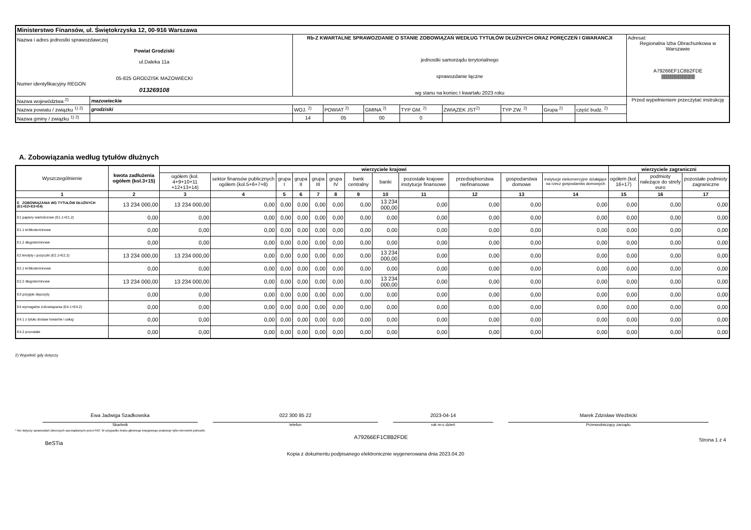| Ministerstwo Finansów, ul. Świętokrzyska 12, 00-916 Warszawa | | | | | | | | | | |
| Nazwa i adres jednostki sprawozdawczej Powiat Grodziski ul.Daleka 11a 05-825 GRODZISK MAZOWIECKI Numer identyfikacyjny REGON 013269108 | | Rb-Z KWARTALNE SPRAWOZDANIE O STANIE ZOBOWIĄZAŃ WEDŁUG TYTUŁÓW DŁUŻNYCH ORAZ PORĘCZEŃ I GWARANCJI jednostki samorządu terytorialnego sprawozdanie łączne wg stanu na koniec I kwartału 2023 roku | | | | | | | | Adresat: Regionalna Izba Obrachunkowa w Warszawie A79266EF1C8B2FDE ////////////////////////////////////////// |
| Nazwa województwa <sup>2)</sup> | mazowieckie | | | | | | | | | Przed wypełnieniem przeczytać instrukcję |
| Nazwa powiatu / związku <sup>1) 2)</sup> | grodziski | WOJ. <sup>2)</sup> | POWIAT <sup>2)</sup> | GMINA <sup>2)</sup> | TYP GM. <sup>2)</sup> | ZWIĄZEK JST<sup>2)</sup> | TYP ZW. <sup>2)</sup> | Grupa <sup>2)</sup> | część budz. <sup>2)</sup> | |
| Nazwa gminy / związku <sup>1) 2)</sup> | | 14 | 05 | 00 | 0 | | | | | |
A. Zobowiązania według tytułów dłużnych
| Wyszczególnienie | kwota zadłużenia ogółem (kol.3+15) | wierzyciele krajowi | | | | | | | | | | | | wierzyciele zagraniczni | | |
| --- | --- | --- | --- | --- | --- | --- | --- | --- | --- | --- | --- | --- | --- | --- | --- | --- |
| | | ogółem (kol. 4+9+10+11 +12+13+14) | sektor finansów publicznych ogółem (kol.5+6+7+8) | grupa I | grupa II | grupa III | grupa IV | bank centralny | banki | pozostałe krajowe instytucje finansowe | przedsiębiorstwa niefinansowe | gospodarstwa domowe | instytucje niekomercyjne działające na rzecz gospodarstw domowych | ogółem (kol. 16+17) | podmioty należące do strefy euro | pozostałe podmioty zagraniczne |
| 1 | 2 | 3 | 4 | 5 | 6 | 7 | 8 | 9 | 10 | 11 | 12 | 13 | 14 | 15 | 16 | 17 |
| E ZOBOWIĄZANIA WG TYTUŁÓW DŁUŻNYCH (E1+E2+E3+E4) | 13 234 000,00 | 13 234 000,00 | 0,00 | 0,00 | 0,00 | 0,00 | 0,00 | 0,00 | 13 234 000,00 | 0,00 | 0,00 | 0,00 | 0,00 | 0,00 | 0,00 | 0,00 |
| E1 papiery wartościowe (E1.1+E1.2) | 0,00 | 0,00 | 0,00 | 0,00 | 0,00 | 0,00 | 0,00 | 0,00 | 0,00 | 0,00 | 0,00 | 0,00 | 0,00 | 0,00 | 0,00 | 0,00 |
| E1.1 krótkoterminowe | 0,00 | 0,00 | 0,00 | 0,00 | 0,00 | 0,00 | 0,00 | 0,00 | 0,00 | 0,00 | 0,00 | 0,00 | 0,00 | 0,00 | 0,00 | 0,00 |
| E1.2 długoterminowe | 0,00 | 0,00 | 0,00 | 0,00 | 0,00 | 0,00 | 0,00 | 0,00 | 0,00 | 0,00 | 0,00 | 0,00 | 0,00 | 0,00 | 0,00 | 0,00 |
| E2 kredyty i pożyczki (E2.1+E2.2) | 13 234 000,00 | 13 234 000,00 | 0,00 | 0,00 | 0,00 | 0,00 | 0,00 | 0,00 | 13 234 000,00 | 0,00 | 0,00 | 0,00 | 0,00 | 0,00 | 0,00 | 0,00 |
| E2.1 krótkoterminowe | 0,00 | 0,00 | 0,00 | 0,00 | 0,00 | 0,00 | 0,00 | 0,00 | 0,00 | 0,00 | 0,00 | 0,00 | 0,00 | 0,00 | 0,00 | 0,00 |
| E2.2 długoterminowe | 13 234 000,00 | 13 234 000,00 | 0,00 | 0,00 | 0,00 | 0,00 | 0,00 | 0,00 | 13 234 000,00 | 0,00 | 0,00 | 0,00 | 0,00 | 0,00 | 0,00 | 0,00 |
| E3 przyjęte depozyty | 0,00 | 0,00 | 0,00 | 0,00 | 0,00 | 0,00 | 0,00 | 0,00 | 0,00 | 0,00 | 0,00 | 0,00 | 0,00 | 0,00 | 0,00 | 0,00 |
| E4 wymagalne zobowiązania (E4.1+E4.2) | 0,00 | 0,00 | 0,00 | 0,00 | 0,00 | 0,00 | 0,00 | 0,00 | 0,00 | 0,00 | 0,00 | 0,00 | 0,00 | 0,00 | 0,00 | 0,00 |
| E4.1 z tytułu dostaw towarów i usług | 0,00 | 0,00 | 0,00 | 0,00 | 0,00 | 0,00 | 0,00 | 0,00 | 0,00 | 0,00 | 0,00 | 0,00 | 0,00 | 0,00 | 0,00 | 0,00 |
| E4.2 pozostałe | 0,00 | 0,00 | 0,00 | 0,00 | 0,00 | 0,00 | 0,00 | 0,00 | 0,00 | 0,00 | 0,00 | 0,00 | 0,00 | 0,00 | 0,00 | 0,00 |
2) Wypełnić gdy dotyczy
Ewa Jadwiga Szadkowska
Skarbnik
022 300 85 22
telefon
2023-04-14
rok m-c dzień
Marek Zdzisław Wieżbicki
Przewodniczący zarządu
* Nie dotyczy sprawozdań zbiorczych sporządzanych przez RIO. W przypadku braku głównego księgowego podpisuje tylko kierownik jednostki.
BeSTia A79266EF1C8B2FDE Strona 1 z 4
Kopia z dokumentu podpisanego elektronicznie wygenerowana dnia 2023.04.20